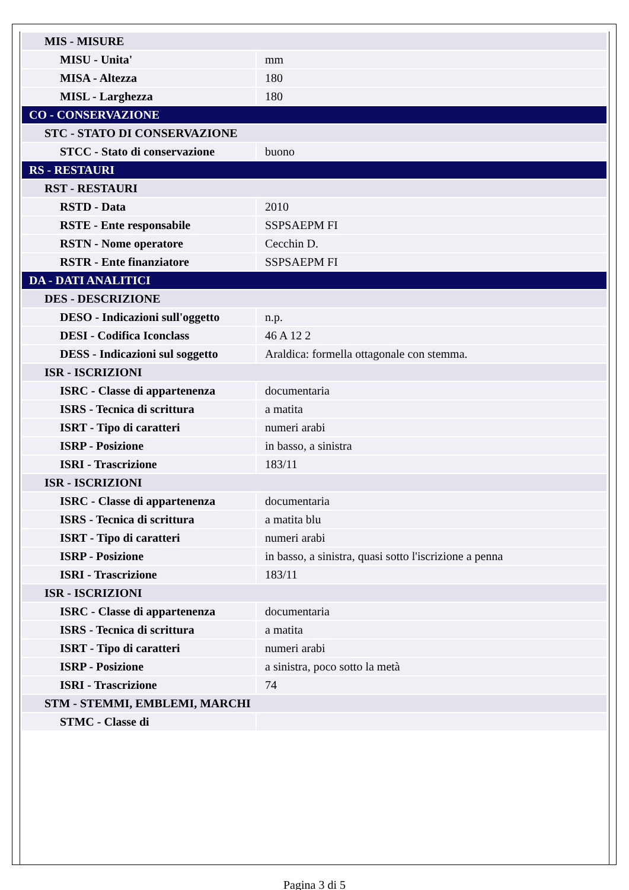| MIS - MISURE | |
| MISU - Unita' | mm |
| MISA - Altezza | 180 |
| MISL - Larghezza | 180 |
| CO - CONSERVAZIONE | |
| STC - STATO DI CONSERVAZIONE | |
| STCC - Stato di conservazione | buono |
| RS - RESTAURI | |
| RST - RESTAURI | |
| RSTD - Data | 2010 |
| RSTE - Ente responsabile | SSPSAEPM FI |
| RSTN - Nome operatore | Cecchin D. |
| RSTR - Ente finanziatore | SSPSAEPM FI |
| DA - DATI ANALITICI | |
| DES - DESCRIZIONE | |
| DESO - Indicazioni sull'oggetto | n.p. |
| DESI - Codifica Iconclass | 46 A 12 2 |
| DESS - Indicazioni sul soggetto | Araldica: formella ottagonale con stemma. |
| ISR - ISCRIZIONI | |
| ISRC - Classe di appartenenza | documentaria |
| ISRS - Tecnica di scrittura | a matita |
| ISRT - Tipo di caratteri | numeri arabi |
| ISRP - Posizione | in basso, a sinistra |
| ISRI - Trascrizione | 183/11 |
| ISR - ISCRIZIONI | |
| ISRC - Classe di appartenenza | documentaria |
| ISRS - Tecnica di scrittura | a matita blu |
| ISRT - Tipo di caratteri | numeri arabi |
| ISRP - Posizione | in basso, a sinistra, quasi sotto l'iscrizione a penna |
| ISRI - Trascrizione | 183/11 |
| ISR - ISCRIZIONI | |
| ISRC - Classe di appartenenza | documentaria |
| ISRS - Tecnica di scrittura | a matita |
| ISRT - Tipo di caratteri | numeri arabi |
| ISRP - Posizione | a sinistra, poco sotto la metà |
| ISRI - Trascrizione | 74 |
| STM - STEMMI, EMBLEMI, MARCHI | |
| STMC - Classe di | |
Pagina 3 di 5